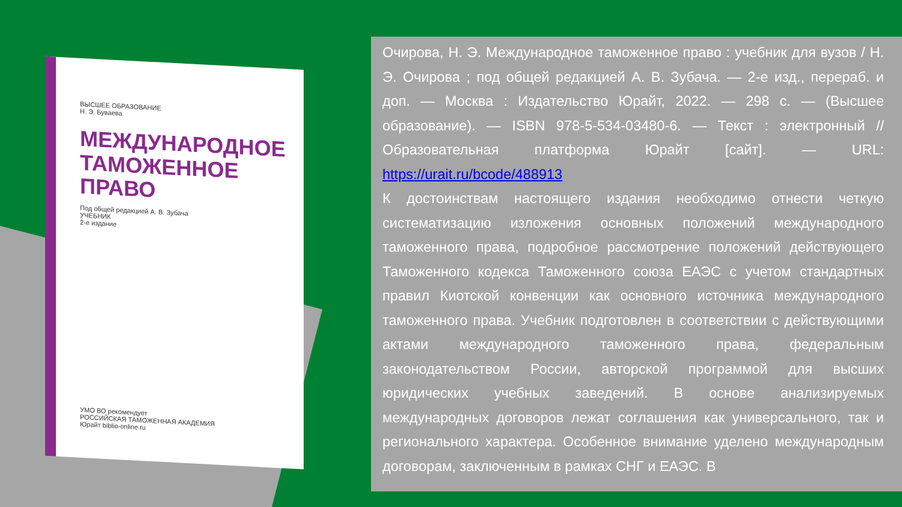ВЫСШЕЕ ОБРАЗОВАНИЕ
Н. Э. Буваева
МЕЖДУНАРОДНОЕ ТАМОЖЕННОЕ ПРАВО
Под общей редакцией А. В. Зубача
УЧЕБНИК
2-е издание
УМО ВО рекомендует
РОССИЙСКАЯ ТАМОЖЕННАЯ АКАДЕМИЯ
Юрайт biblio-online.ru
Очирова, Н. Э. Международное таможенное право : учебник для вузов / Н. Э. Очирова ; под общей редакцией А. В. Зубача. — 2-е изд., перераб. и доп. — Москва : Издательство Юрайт, 2022. — 298 с. — (Высшее образование). — ISBN 978-5-534-03480-6. — Текст : электронный // Образовательная платформа Юрайт [сайт]. — URL: https://urait.ru/bcode/488913
К достоинствам настоящего издания необходимо отнести четкую систематизацию изложения основных положений международного таможенного права, подробное рассмотрение положений действующего Таможенного кодекса Таможенного союза ЕАЭС с учетом стандартных правил Киотской конвенции как основного источника международного таможенного права. Учебник подготовлен в соответствии с действующими актами международного таможенного права, федеральным законодательством России, авторской программой для высших юридических учебных заведений. В основе анализируемых международных договоров лежат соглашения как универсального, так и регионального характера. Особенное внимание уделено международным договорам, заключенным в рамках СНГ и ЕАЭС. В